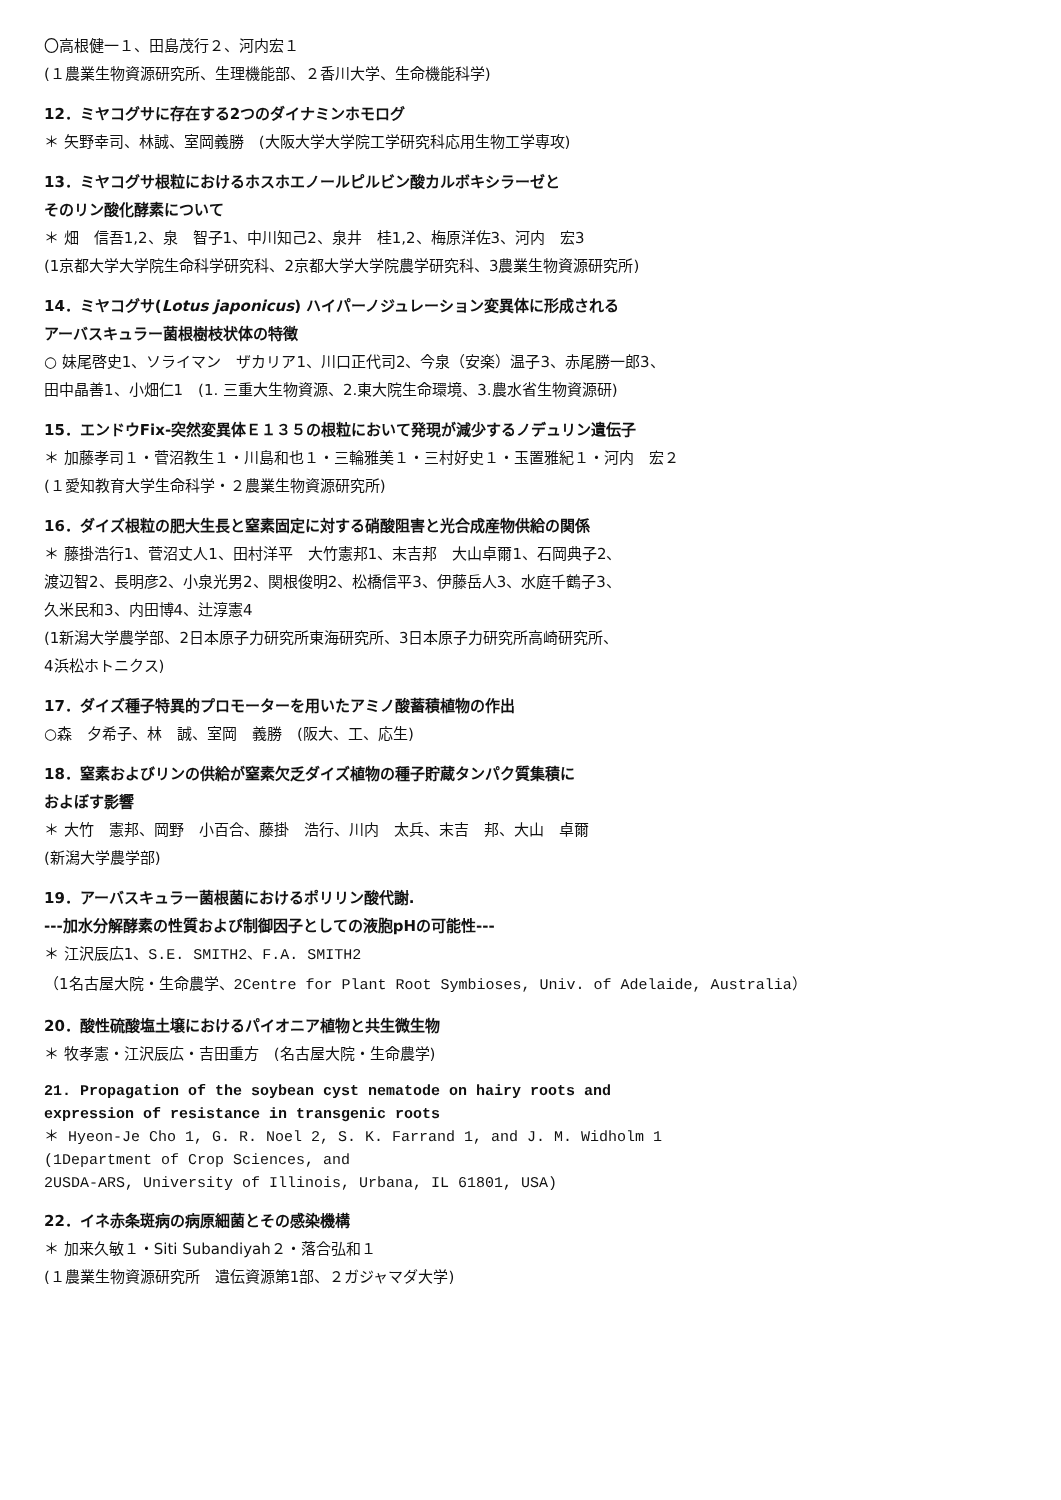〇高根健一１、田島茂行２、河内宏１
(１農業生物資源研究所、生理機能部、２香川大学、生命機能科学)
12．ミヤコグサに存在する2つのダイナミンホモログ
＊ 矢野幸司、林誠、室岡義勝　(大阪大学大学院工学研究科応用生物工学専攻)
13．ミヤコグサ根粒におけるホスホエノールピルビン酸カルボキシラーゼと
そのリン酸化酵素について
＊ 畑　信吾1,2、泉　智子1、中川知己2、泉井　桂1,2、梅原洋佐3、河内　宏3
(1京都大学大学院生命科学研究科、2京都大学大学院農学研究科、3農業生物資源研究所)
14．ミヤコグサ(Lotus japonicus) ハイパーノジュレーション変異体に形成される
アーバスキュラー菌根樹枝状体の特徴
○ 妹尾啓史1、ソライマン　ザカリア1、川口正代司2、今泉（安楽）温子3、赤尾勝一郎3、
田中晶善1、小畑仁1　(1. 三重大生物資源、2.東大院生命環境、3.農水省生物資源研)
15．エンドウFix-突然変異体Ｅ１３５の根粒において発現が減少するノデュリン遺伝子
＊ 加藤孝司１・菅沼教生１・川島和也１・三輪雅美１・三村好史１・玉置雅紀１・河内　宏２
(１愛知教育大学生命科学・２農業生物資源研究所)
16．ダイズ根粒の肥大生長と窒素固定に対する硝酸阻害と光合成産物供給の関係
＊ 藤掛浩行1、菅沼丈人1、田村洋平　大竹憲邦1、末吉邦　大山卓爾1、石岡典子2、
渡辺智2、長明彦2、小泉光男2、関根俊明2、松橋信平3、伊藤岳人3、水庭千鶴子3、
久米民和3、内田博4、辻淳憲4
(1新潟大学農学部、2日本原子力研究所東海研究所、3日本原子力研究所高崎研究所、
4浜松ホトニクス)
17．ダイズ種子特異的プロモーターを用いたアミノ酸蓄積植物の作出
○森　夕希子、林　誠、室岡　義勝　(阪大、工、応生)
18．窒素およびリンの供給が窒素欠乏ダイズ植物の種子貯蔵タンパク質集積に
およぼす影響
＊ 大竹　憲邦、岡野　小百合、藤掛　浩行、川内　太兵、末吉　邦、大山　卓爾
(新潟大学農学部)
19．アーバスキュラー菌根菌におけるポリリン酸代謝.
---加水分解酵素の性質および制御因子としての液胞pHの可能性---
＊ 江沢辰広1、S.E. SMITH2、F.A. SMITH2
（1名古屋大院・生命農学、2Centre for Plant Root Symbioses, Univ. of Adelaide, Australia）
20．酸性硫酸塩土壌におけるパイオニア植物と共生微生物
＊ 牧孝憲・江沢辰広・吉田重方　(名古屋大院・生命農学)
21. Propagation of the soybean cyst nematode on hairy roots and
expression of resistance in transgenic roots
＊ Hyeon-Je Cho 1, G. R. Noel 2, S. K. Farrand 1, and J. M. Widholm 1
(1Department of Crop Sciences, and
2USDA-ARS, University of Illinois, Urbana, IL 61801, USA)
22．イネ赤条斑病の病原細菌とその感染機構
＊ 加来久敏１・Siti Subandiyah２・落合弘和１
(１農業生物資源研究所　遺伝資源第1部、２ガジャマダ大学)